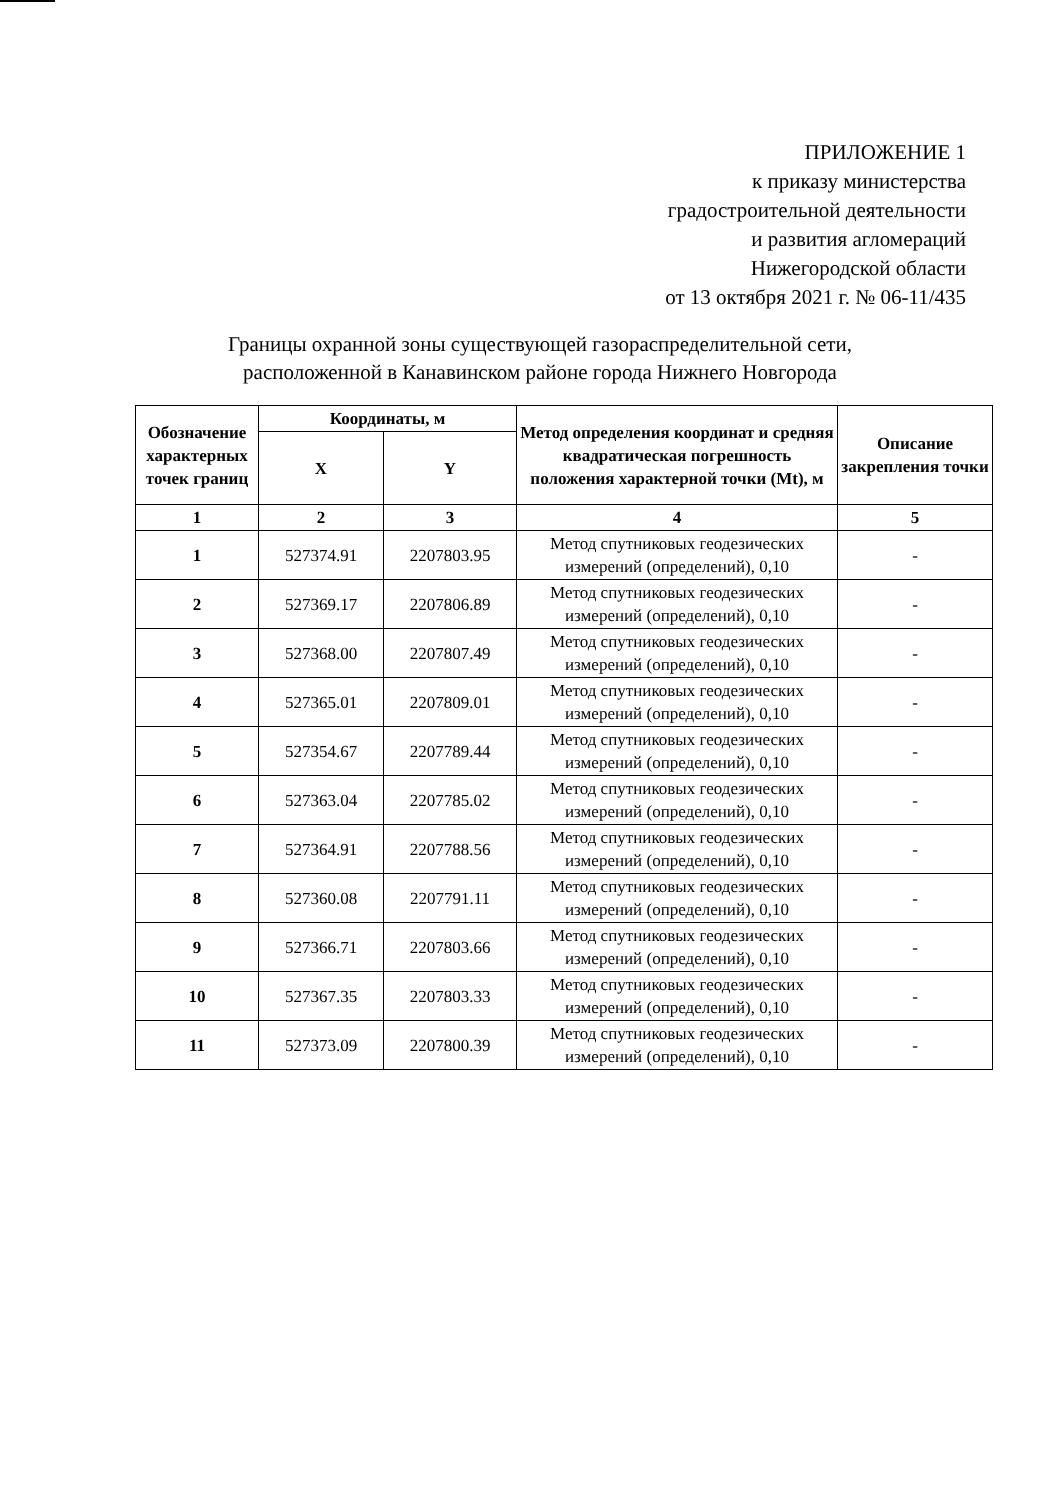ПРИЛОЖЕНИЕ 1
к приказу министерства
градостроительной деятельности
и развития агломераций
Нижегородской области
от 13 октября 2021 г. № 06-11/435
Границы охранной зоны существующей газораспределительной сети,
расположенной в Канавинском районе города Нижнего Новгорода
| Обозначение характерных точек границ | Координаты, м | | Метод определения координат и средняя квадратическая погрешность положения характерной точки (Mt), м | Описание закрепления точки |
| --- | --- | --- | --- | --- |
| | X | Y | | |
| 1 | 2 | 3 | 4 | 5 |
| 1 | 527374.91 | 2207803.95 | Метод спутниковых геодезических измерений (определений), 0,10 | - |
| 2 | 527369.17 | 2207806.89 | Метод спутниковых геодезических измерений (определений), 0,10 | - |
| 3 | 527368.00 | 2207807.49 | Метод спутниковых геодезических измерений (определений), 0,10 | - |
| 4 | 527365.01 | 2207809.01 | Метод спутниковых геодезических измерений (определений), 0,10 | - |
| 5 | 527354.67 | 2207789.44 | Метод спутниковых геодезических измерений (определений), 0,10 | - |
| 6 | 527363.04 | 2207785.02 | Метод спутниковых геодезических измерений (определений), 0,10 | - |
| 7 | 527364.91 | 2207788.56 | Метод спутниковых геодезических измерений (определений), 0,10 | - |
| 8 | 527360.08 | 2207791.11 | Метод спутниковых геодезических измерений (определений), 0,10 | - |
| 9 | 527366.71 | 2207803.66 | Метод спутниковых геодезических измерений (определений), 0,10 | - |
| 10 | 527367.35 | 2207803.33 | Метод спутниковых геодезических измерений (определений), 0,10 | - |
| 11 | 527373.09 | 2207800.39 | Метод спутниковых геодезических измерений (определений), 0,10 | - |